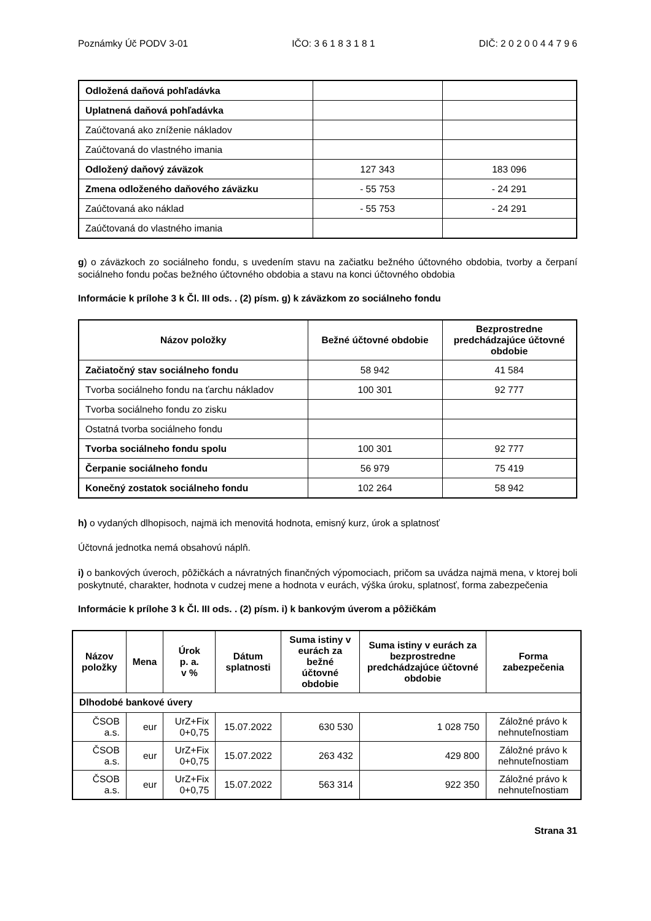Poznámky Úč PODV 3-01 IČO: 3 6 1 8 3 1 8 1 DIČ: 2 0 2 0 0 4 4 7 9 6
| Odložená daňová pohľadávka | | |
| Uplatnená daňová pohľadávka | | |
| Zaúčtovaná ako zníženie nákladov | | |
| Zaúčtovaná do vlastného imania | | |
| Odložený daňový záväzok | 127 343 | 183 096 |
| Zmena odloženého daňového záväzku | - 55 753 | - 24 291 |
| Zaúčtovaná ako náklad | - 55 753 | - 24 291 |
| Zaúčtovaná do vlastného imania | | |
g) o záväzkoch zo sociálneho fondu, s uvedením stavu na začiatku bežného účtovného obdobia, tvorby a čerpaní sociálneho fondu počas bežného účtovného obdobia a stavu na konci účtovného obdobia
Informácie k prílohe 3 k Čl. III ods. . (2) písm. g) k záväzkom zo sociálneho fondu
| Názov položky | Bežné účtovné obdobie | Bezprostredne predchádzajúce účtovné obdobie |
| --- | --- | --- |
| Začiatočný stav sociálneho fondu | 58 942 | 41 584 |
| Tvorba sociálneho fondu na ťarchu nákladov | 100 301 | 92 777 |
| Tvorba sociálneho fondu zo zisku | | |
| Ostatná tvorba sociálneho fondu | | |
| Tvorba sociálneho fondu spolu | 100 301 | 92 777 |
| Čerpanie sociálneho fondu | 56 979 | 75 419 |
| Konečný zostatok sociálneho fondu | 102 264 | 58 942 |
h) o vydaných dlhopisoch, najmä ich menovitá hodnota, emisný kurz, úrok a splatnosť
Účtovná jednotka nemá obsahovú náplň.
i) o bankových úveroch, pôžičkách a návratných finančných výpomociach, pričom sa uvádza najmä mena, v ktorej boli poskytnuté, charakter, hodnota v cudzej mene a hodnota v eurách, výška úroku, splatnosť, forma zabezpečenia
Informácie k prílohe 3 k Čl. III ods. . (2) písm. i) k bankovým úverom a pôžičkám
| Názov položky | Mena | Úrok p. a. v % | Dátum splatnosti | Suma istiny v eurách za bežné účtovné obdobie | Suma istiny v eurách za bezprostredne predchádzajúce účtovné obdobie | Forma zabezpečenia |
| --- | --- | --- | --- | --- | --- | --- |
| Dlhodobé bankové úvery | | | | | | |
| ČSOB a.s. | eur | UrZ+Fix 0+0,75 | 15.07.2022 | 630 530 | 1 028 750 | Záložné právo k nehnuteľnostiam |
| ČSOB a.s. | eur | UrZ+Fix 0+0,75 | 15.07.2022 | 263 432 | 429 800 | Záložné právo k nehnuteľnostiam |
| ČSOB a.s. | eur | UrZ+Fix 0+0,75 | 15.07.2022 | 563 314 | 922 350 | Záložné právo k nehnuteľnostiam |
Strana 31